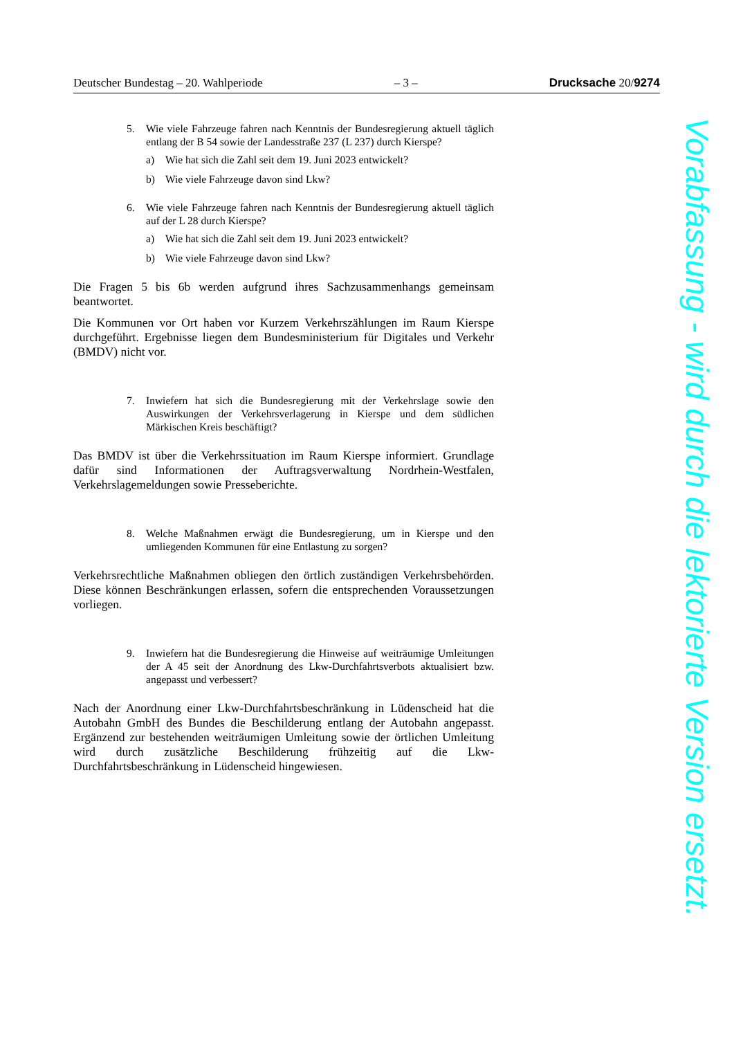Deutscher Bundestag – 20. Wahlperiode – 3 – Drucksache 20/9274
5. Wie viele Fahrzeuge fahren nach Kenntnis der Bundesregierung aktuell täglich entlang der B 54 sowie der Landesstraße 237 (L 237) durch Kierspe?
a) Wie hat sich die Zahl seit dem 19. Juni 2023 entwickelt?
b) Wie viele Fahrzeuge davon sind Lkw?
6. Wie viele Fahrzeuge fahren nach Kenntnis der Bundesregierung aktuell täglich auf der L 28 durch Kierspe?
a) Wie hat sich die Zahl seit dem 19. Juni 2023 entwickelt?
b) Wie viele Fahrzeuge davon sind Lkw?
Die Fragen 5 bis 6b werden aufgrund ihres Sachzusammenhangs gemeinsam beantwortet.
Die Kommunen vor Ort haben vor Kurzem Verkehrszählungen im Raum Kierspe durchgeführt. Ergebnisse liegen dem Bundesministerium für Digitales und Verkehr (BMDV) nicht vor.
7. Inwiefern hat sich die Bundesregierung mit der Verkehrslage sowie den Auswirkungen der Verkehrsverlagerung in Kierspe und dem südlichen Märkischen Kreis beschäftigt?
Das BMDV ist über die Verkehrssituation im Raum Kierspe informiert. Grundlage dafür sind Informationen der Auftragsverwaltung Nordrhein-Westfalen, Verkehrslagemeldungen sowie Presseberichte.
8. Welche Maßnahmen erwägt die Bundesregierung, um in Kierspe und den umliegenden Kommunen für eine Entlastung zu sorgen?
Verkehrsrechtliche Maßnahmen obliegen den örtlich zuständigen Verkehrsbehörden. Diese können Beschränkungen erlassen, sofern die entsprechenden Voraussetzungen vorliegen.
9. Inwiefern hat die Bundesregierung die Hinweise auf weiträumige Umleitungen der A 45 seit der Anordnung des Lkw-Durchfahrtsverbots aktualisiert bzw. angepasst und verbessert?
Nach der Anordnung einer Lkw-Durchfahrtsbeschränkung in Lüdenscheid hat die Autobahn GmbH des Bundes die Beschilderung entlang der Autobahn angepasst. Ergänzend zur bestehenden weiträumigen Umleitung sowie der örtlichen Umleitung wird durch zusätzliche Beschilderung frühzeitig auf die Lkw-Durchfahrtsbeschränkung in Lüdenscheid hingewiesen.
Vorabfassung - wird durch die lektorierte Version ersetzt.